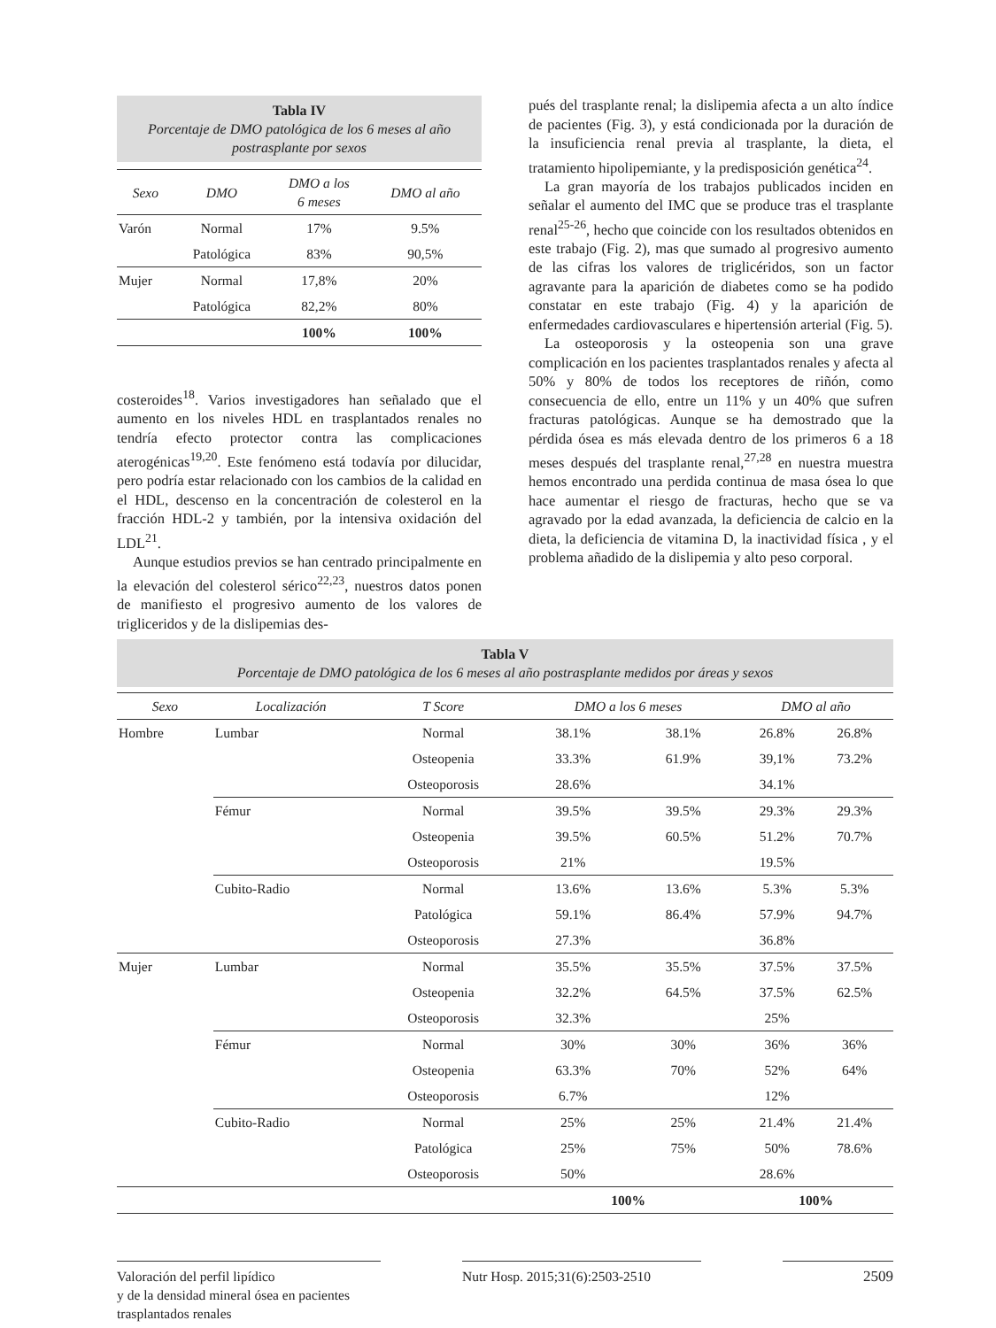Tabla IV
Porcentaje de DMO patológica de los 6 meses al año postrasplante por sexos
| Sexo | DMO | DMO a los 6 meses | DMO al año |
| --- | --- | --- | --- |
| Varón | Normal | 17% | 9.5% |
| | Patológica | 83% | 90,5% |
| Mujer | Normal | 17,8% | 20% |
| | Patológica | 82,2% | 80% |
| | | 100% | 100% |
costeroides<sup>18</sup>. Varios investigadores han señalado que el aumento en los niveles HDL en trasplantados renales no tendría efecto protector contra las complicaciones aterogénicas<sup>19,20</sup>. Este fenómeno está todavía por dilucidar, pero podría estar relacionado con los cambios de la calidad en el HDL, descenso en la concentración de colesterol en la fracción HDL-2 y también, por la intensiva oxidación del LDL<sup>21</sup>.
Aunque estudios previos se han centrado principalmente en la elevación del colesterol sérico<sup>22,23</sup>, nuestros datos ponen de manifiesto el progresivo aumento de los valores de triglicеridos y de la dislipemias des-
pués del trasplante renal; la dislipemia afecta a un alto índice de pacientes (Fig. 3), y está condicionada por la duración de la insuficiencia renal previa al trasplante, la dieta, el tratamiento hipolipemiante, y la predisposición genética<sup>24</sup>.
La gran mayoría de los trabajos publicados inciden en señalar el aumento del IMC que se produce tras el trasplante renal<sup>25-26</sup>, hecho que coincide con los resultados obtenidos en este trabajo (Fig. 2), mas que sumado al progresivo aumento de las cifras los valores de triglicéridos, son un factor agravante para la aparición de diabetes como se ha podido constatar en este trabajo (Fig. 4) y la aparición de enfermedades cardiovasculares e hipertensión arterial (Fig. 5).
La osteoporosis y la osteopenia son una grave complicación en los pacientes trasplantados renales y afecta al 50% y 80% de todos los receptores de riñón, como consecuencia de ello, entre un 11% y un 40% que sufren fracturas patológicas. Aunque se ha demostrado que la pérdida ósea es más elevada dentro de los primeros 6 a 18 meses después del trasplante renal,<sup>27,28</sup> en nuestra muestra hemos encontrado una perdida continua de masa ósea lo que hace aumentar el riesgo de fracturas, hecho que se va agravado por la edad avanzada, la deficiencia de calcio en la dieta, la deficiencia de vitamina D, la inactividad física , y el problema añadido de la dislipemia y alto peso corporal.
Tabla V
Porcentaje de DMO patológica de los 6 meses al año postrasplante medidos por áreas y sexos
| Sexo | Localización | T Score | DMO a los 6 meses | | DMO al año | |
| --- | --- | --- | --- | --- | --- | --- |
| Hombre | Lumbar | Normal | 38.1% | 38.1% | 26.8% | 26.8% |
| | | Osteopenia | 33.3% | 61.9% | 39,1% | 73.2% |
| | | Osteoporosis | 28.6% | | 34.1% | |
| | Fémur | Normal | 39.5% | 39.5% | 29.3% | 29.3% |
| | | Osteopenia | 39.5% | 60.5% | 51.2% | 70.7% |
| | | Osteoporosis | 21% | | 19.5% | |
| | Cubito-Radio | Normal | 13.6% | 13.6% | 5.3% | 5.3% |
| | | Patológica | 59.1% | 86.4% | 57.9% | 94.7% |
| | | Osteoporosis | 27.3% | | 36.8% | |
| Mujer | Lumbar | Normal | 35.5% | 35.5% | 37.5% | 37.5% |
| | | Osteopenia | 32.2% | 64.5% | 37.5% | 62.5% |
| | | Osteoporosis | 32.3% | | 25% | |
| | Fémur | Normal | 30% | 30% | 36% | 36% |
| | | Osteopenia | 63.3% | 70% | 52% | 64% |
| | | Osteoporosis | 6.7% | | 12% | |
| | Cubito-Radio | Normal | 25% | 25% | 21.4% | 21.4% |
| | | Patológica | 25% | 75% | 50% | 78.6% |
| | | Osteoporosis | 50% | | 28.6% | |
| | | | 100% | | 100% | |
Valoración del perfil lipídico
y de la densidad mineral ósea en pacientes
trasplantados renales
Nutr Hosp. 2015;31(6):2503-2510
2509